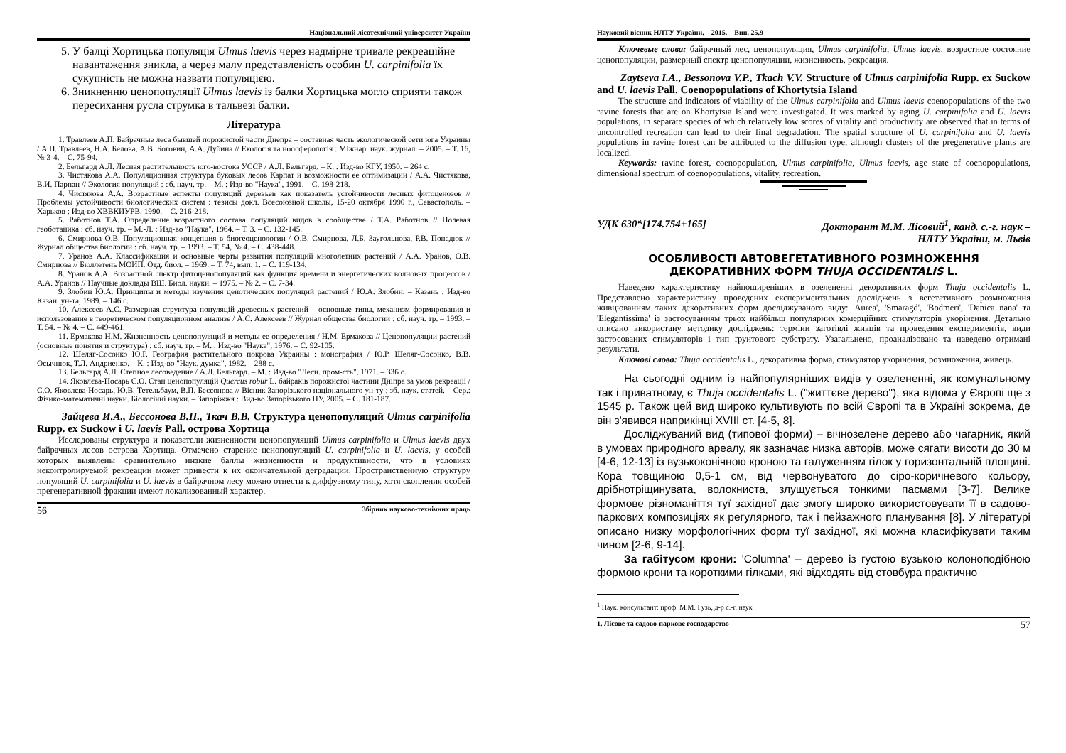Національний лісотехнічний університет України
5. У балці Хортицька популяція Ulmus laevis через надмірне тривале рекреаційне навантаження зникла, а через малу представленість особин U. carpinifolia їх сукупність не можна назвати популяцією.
6. Зникненню ценопопуляції Ulmus laevis із балки Хортицька могло сприяти також пересихання русла струмка в тальвезі балки.
Література
1. Травлеев А.П. Байрачные леса бывшей порожистой части Днепра – составная часть экологической сети юга Украины / А.П. Травлеев, Н.А. Белова, А.В. Боговин, А.А. Дубина // Екологія та ноосферологія : Міжнар. наук. журнал. – 2005. – Т. 16, № 3-4. – С. 75-94.
2. Бельгард А.Л. Лесная растительность юго-востока УССР / А.Л. Бельгард. – К. : Изд-во КГУ, 1950. – 264 с.
3. Чистякова А.А. Популяционная структура буковых лесов Карпат и возможности ее оптимизации / А.А. Чистякова, В.И. Парпан // Экология популяций : сб. науч. тр. – М. : Изд-во "Наука", 1991. – С. 198-218.
4. Чистякова А.А. Возрастные аспекты популяций деревьев как показатель устойчивости лесных фитоценозов // Проблемы устойчивости биологических систем : тезисы докл. Всесоюзной школы, 15-20 октября 1990 г., Севастополь. – Харьков : Изд-во ХВВКИУРВ, 1990. – С. 216-218.
5. Работнов Т.А. Определение возрастного состава популяций видов в сообществе / Т.А. Работнов // Полевая геоботаника : сб. науч. тр. – М.-Л. : Изд-во "Наука", 1964. – Т. 3. – С. 132-145.
6. Смирнова О.В. Популяционная концепция в биогеоценологии / О.В. Смирнова, Л.Б. Заугольнова, Р.В. Попадюк // Журнал общества биологии : сб. науч. тр. – 1993. – Т. 54, № 4. – С. 438-448.
7. Уранов А.А. Классификация и основные черты развития популяций многолетних растений / А.А. Уранов, О.В. Смирнова // Бюллетень МОИП. Отд. биол. – 1969. – Т. 74, вып. 1. – С. 119-134.
8. Уранов А.А. Возрастной спектр фитоценопопуляций как функция времени и энергетических волновых процессов / А.А. Уранов // Научные доклады ВШ. Биол. науки. – 1975. – № 2. – С. 7-34.
9. Злобин Ю.А. Принципы и методы изучения ценотических популяций растений / Ю.А. Злобин. – Казань : Изд-во Казан. ун-та, 1989. – 146 с.
10. Алексеев А.С. Размерная структура популяцій древесных растений – основные типы, механизм формирования и использование в теоретическом популяционном анализе / А.С. Алексеев // Журнал общества биологии : сб. науч. тр. – 1993. – Т. 54. – № 4. – С. 449-461.
11. Ермакова Н.М. Жизненность ценопопуляций и методы ее определения / Н.М. Ермакова // Ценопопуляции растений (основные понятия и структура) : сб. науч. тр. – М. : Изд-во "Наука", 1976. – С. 92-105.
12. Шеляг-Сосонко Ю.Р. География растительного покрова Украины : монография / Ю.Р. Шеляг-Сосонко, В.В. Осычнюк, Т.Л. Андриенко. – К. : Изд-во "Наук. думка", 1982. – 288 с.
13. Бельгард А.Л. Степное лесоведение / А.Л. Бельгард. – М. : Изд-во "Лесн. пром-сть", 1971. – 336 с.
14. Яковлєва-Носарь С.О. Стан ценопопуляцій Quercus robur L. байраків порожистої частини Дніпра за умов рекреації / С.О. Яковлєва-Носарь, Ю.В. Тетельбаум, В.П. Бессонова // Вісник Запорізького національного ун-ту : зб. наук. статей. – Сер.: Фізико-математичні науки. Біологічні науки. – Запоріжжя : Вид-во Запорізького НУ, 2005. – С. 181-187.
Зайцева И.А., Бессонова В.П., Ткач В.В. Структура ценопопуляций Ulmus carpinifolia Rupp. ex Suckow і U. laevis Pall. острова Хортица
Исследованы структура и показатели жизненности ценопопуляций Ulmus carpinifolia и Ulmus laevis двух байрачных лесов острова Хортица. Отмечено старение ценопопуляций U. carpinifolia и U. laevis, у особей которых выявлены сравнительно низкие баллы жизненности и продуктивности, что в условиях неконтролируемой рекреации может привести к их окончательной деградации. Пространственную структуру популяций U. carpinifolia и U. laevis в байрачном лесу можно отнести к диффузному типу, хотя скопления особей прегенеративной фракции имеют локализованный характер.
56 Збірник науково-технічних праць
Науковий вісник НЛТУ України. – 2015. – Вип. 25.9
Ключевые слова: байрачный лес, ценопопуляция, Ulmus carpinifolia, Ulmus laevis, возрастное состояние ценопопуляции, размерный спектр ценопопуляции, жизненность, рекреация.
Zaytseva I.A., Bessonova V.P., Tkach V.V. Structure of Ulmus carpinifolia Rupp. ex Suckow and U. laevis Pall. Coenopopulations of Khortytsia Island
The structure and indicators of viability of the Ulmus carpinifolia and Ulmus laevis coenopopulations of the two ravine forests that are on Khortytsia Island were investigated. It was marked by aging U. carpinifolia and U. laevis populations, in separate species of which relatively low scores of vitality and productivity are observed that in terms of uncontrolled recreation can lead to their final degradation. The spatial structure of U. carpinifolia and U. laevis populations in ravine forest can be attributed to the diffusion type, although clusters of the pregenerative plants are localized.
Keywords: ravine forest, coenopopulation, Ulmus carpinifolia, Ulmus laevis, age state of coenopopulations, dimensional spectrum of coenopopulations, vitality, recreation.
УДК 630*[174.754+165] Докторант М.М. Лісовий<sup>1</sup>, канд. с.-г. наук –
НЛТУ України, м. Львів
ОСОБЛИВОСТІ АВТОВЕГЕТАТИВНОГО РОЗМНОЖЕННЯ
ДЕКОРАТИВНИХ ФОРМ THUJA OCCIDENTALIS L.
Наведено характеристику найпоширеніших в озелененні декоративних форм Thuja occidentalis L. Представлено характеристику проведених експериментальних досліджень з вегетативного розмноження живцюванням таких декоративних форм досліджуваного виду: 'Aurea', 'Smaragd', 'Bodmeri', 'Danica nana' та 'Elegantissima' із застосуванням трьох найбільш популярних комерційних стимуляторів укорінення. Детально описано використану методику досліджень: терміни заготівлі живців та проведення експериментів, види застосованих стимуляторів і тип ґрунтового субстрату. Узагальнено, проаналізовано та наведено отримані результати.
Ключові слова: Thuja occidentalis L., декоративна форма, стимулятор укорінення, розмноження, живець.
На сьогодні одним із найпопулярніших видів у озелененні, як комунальному так і приватному, є Thuja occidentalis L. ("життєве дерево"), яка відома у Європі ще з 1545 р. Також цей вид широко культивують по всій Європі та в Україні зокрема, де він з'явився наприкінці XVIII ст. [4-5, 8].
Досліджуваний вид (типової форми) – вічнозелене дерево або чагарник, який в умовах природного ареалу, як зазначає низка авторів, може сягати висоти до 30 м [4-6, 12-13] із вузькоконічною кроною та галуженням гілок у горизонтальній площині. Кора товщиною 0,5-1 см, від червонуватого до сіро-коричневого кольору, дрібнотріщинувата, волокниста, злущується тонкими пасмами [3-7]. Велике формове різноманіття туї західної дає змогу широко використовувати її в садово-паркових композиціях як регулярного, так і пейзажного планування [8]. У літературі описано низку морфологічних форм туї західної, які можна класифікувати таким чином [2-6, 9-14].
За габітусом крони: 'Columna' – дерево із густою вузькою колоноподібною формою крони та короткими гілками, які відходять від стовбура практично
<sup>1</sup> Наук. консультант: проф. М.М. Гузь, д-р с.-г. наук
1. Лісове та садово-паркове господарство 57